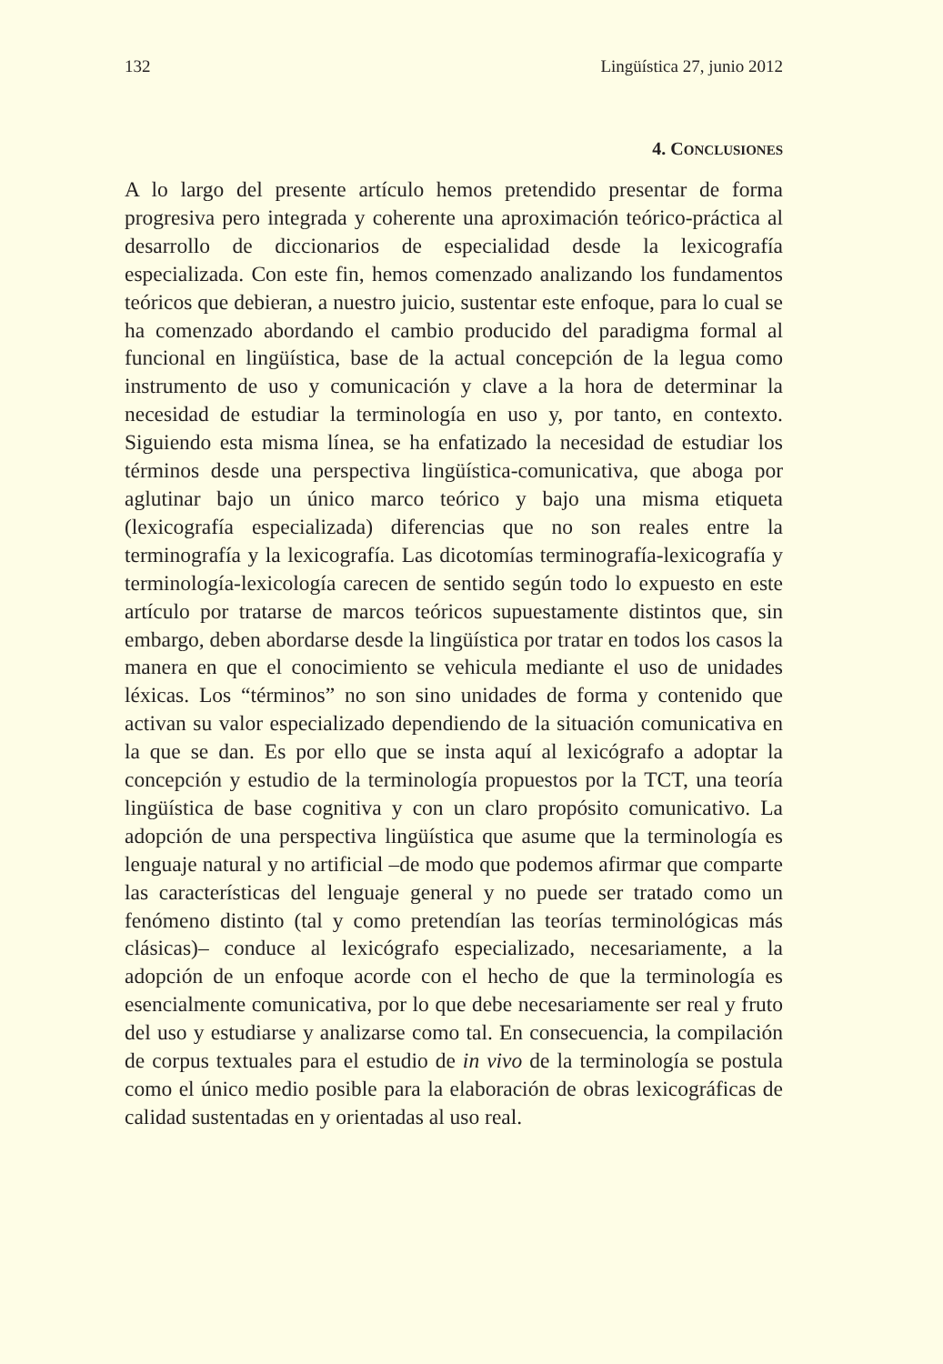132 Lingüística 27, junio 2012
4. CONCLUSIONES
A lo largo del presente artículo hemos pretendido presentar de forma progresiva pero integrada y coherente una aproximación teórico-práctica al desarrollo de diccionarios de especialidad desde la lexicografía especializada. Con este fin, hemos comenzado analizando los fundamentos teóricos que debieran, a nuestro juicio, sustentar este enfoque, para lo cual se ha comenzado abordando el cambio producido del paradigma formal al funcional en lingüística, base de la actual concepción de la legua como instrumento de uso y comunicación y clave a la hora de determinar la necesidad de estudiar la terminología en uso y, por tanto, en contexto. Siguiendo esta misma línea, se ha enfatizado la necesidad de estudiar los términos desde una perspectiva lingüística-comunicativa, que aboga por aglutinar bajo un único marco teórico y bajo una misma etiqueta (lexicografía especializada) diferencias que no son reales entre la terminografía y la lexicografía. Las dicotomías terminografía-lexicografía y terminología-lexicología carecen de sentido según todo lo expuesto en este artículo por tratarse de marcos teóricos supuestamente distintos que, sin embargo, deben abordarse desde la lingüística por tratar en todos los casos la manera en que el conocimiento se vehicula mediante el uso de unidades léxicas. Los “términos” no son sino unidades de forma y contenido que activan su valor especializado dependiendo de la situación comunicativa en la que se dan. Es por ello que se insta aquí al lexicógrafo a adoptar la concepción y estudio de la terminología propuestos por la TCT, una teoría lingüística de base cognitiva y con un claro propósito comunicativo. La adopción de una perspectiva lingüística que asume que la terminología es lenguaje natural y no artificial –de modo que podemos afirmar que comparte las características del lenguaje general y no puede ser tratado como un fenómeno distinto (tal y como pretendían las teorías terminológicas más clásicas)– conduce al lexicógrafo especializado, necesariamente, a la adopción de un enfoque acorde con el hecho de que la terminología es esencialmente comunicativa, por lo que debe necesariamente ser real y fruto del uso y estudiarse y analizarse como tal. En consecuencia, la compilación de corpus textuales para el estudio de in vivo de la terminología se postula como el único medio posible para la elaboración de obras lexicográficas de calidad sustentadas en y orientadas al uso real.